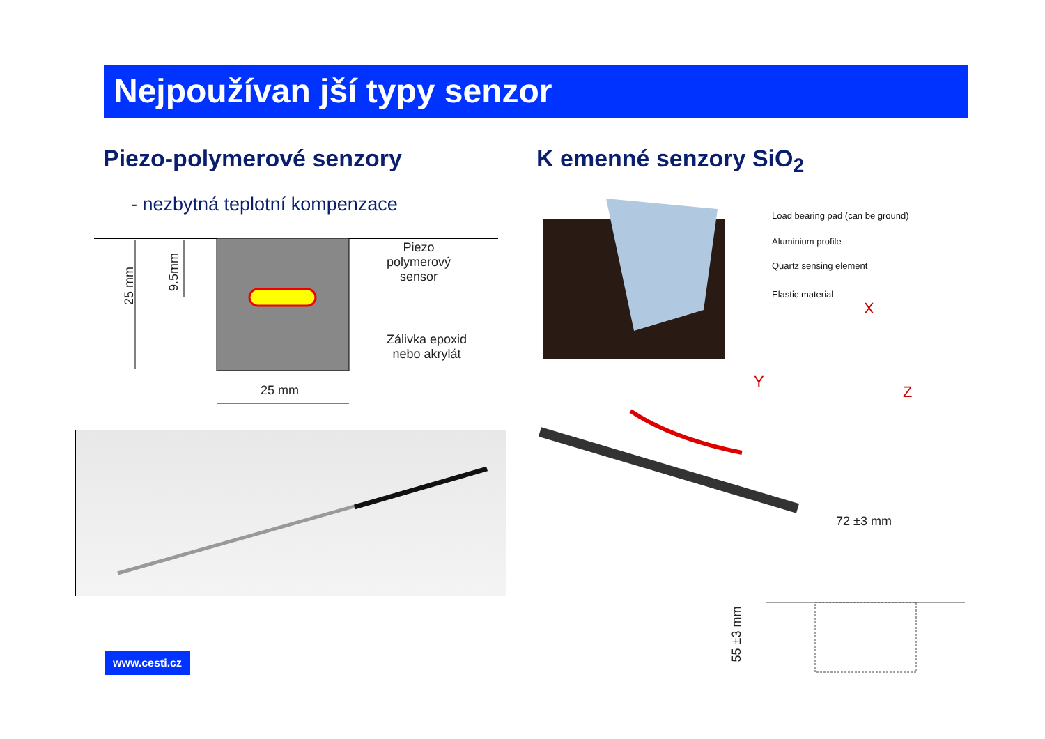Nejpoužívan jší typy senzor
Piezo-polymerové senzory K emenné senzory SiO<sub>2</sub>
- nezbytná teplotní kompenzace
25 mm
9.5mm
Piezo
polymerový
sensor
Zálivka epoxid
nebo akrylát
25 mm
Load bearing pad (can be ground)
Aluminium profile
Quartz sensing element
Elastic material
X
Y
Z
72 ±3 mm
55 ±3 mm
www.cesti.cz